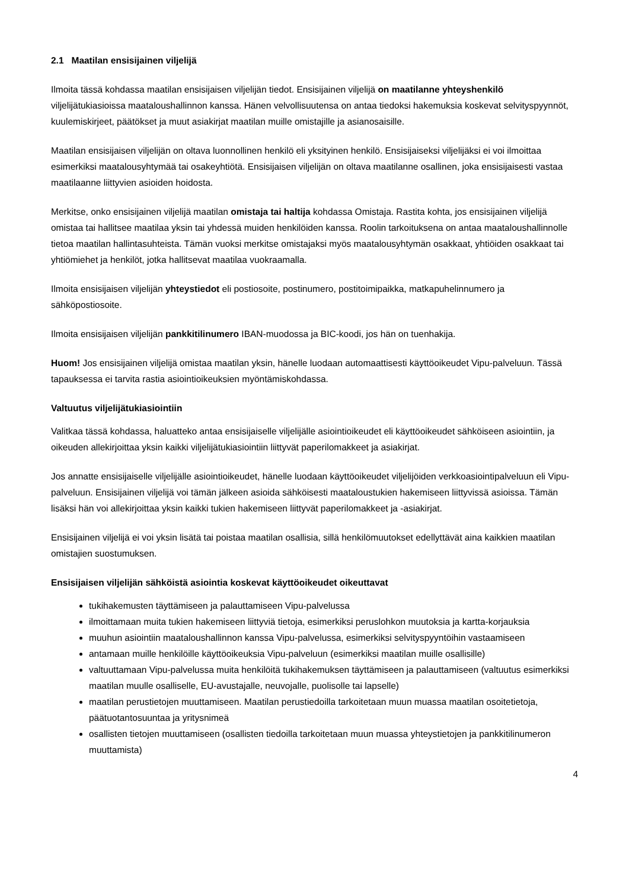2.1 Maatilan ensisijainen viljelijä
Ilmoita tässä kohdassa maatilan ensisijaisen viljelijän tiedot. Ensisijainen viljelijä on maatilanne yhteyshenkilö viljelijätukiasioissa maataloushallinnon kanssa. Hänen velvollisuutensa on antaa tiedoksi hakemuksia koskevat selvityspyynnöt, kuulemiskirjeet, päätökset ja muut asiakirjat maatilan muille omistajille ja asianosaisille.
Maatilan ensisijaisen viljelijän on oltava luonnollinen henkilö eli yksityinen henkilö. Ensisijaiseksi viljelijäksi ei voi ilmoittaa esimerkiksi maatalousyhtymää tai osakeyhtiötä. Ensisijaisen viljelijän on oltava maatilanne osallinen, joka ensisijaisesti vastaa maatilaanne liittyvien asioiden hoidosta.
Merkitse, onko ensisijainen viljelijä maatilan omistaja tai haltija kohdassa Omistaja. Rastita kohta, jos ensisijainen viljelijä omistaa tai hallitsee maatilaa yksin tai yhdessä muiden henkilöiden kanssa. Roolin tarkoituksena on antaa maataloushallinnolle tietoa maatilan hallintasuhteista. Tämän vuoksi merkitse omistajaksi myös maatalousyhtymän osakkaat, yhtiöiden osakkaat tai yhtiömiehet ja henkilöt, jotka hallitsevat maatilaa vuokraamalla.
Ilmoita ensisijaisen viljelijän yhteystiedot eli postiosoite, postinumero, postitoimipaikka, matkapuhelinnumero ja sähköpostiosoite.
Ilmoita ensisijaisen viljelijän pankkitilinumero IBAN-muodossa ja BIC-koodi, jos hän on tuenhakija.
Huom! Jos ensisijainen viljelijä omistaa maatilan yksin, hänelle luodaan automaattisesti käyttöoikeudet Vipu-palveluun. Tässä tapauksessa ei tarvita rastia asiointioikeuksien myöntämiskohdassa.
Valtuutus viljelijätukiasiointiin
Valitkaa tässä kohdassa, haluatteko antaa ensisijaiselle viljelijälle asiointioikeudet eli käyttöoikeudet sähköiseen asiointiin, ja oikeuden allekirjoittaa yksin kaikki viljelijätukiasiointiin liittyvät paperilomakkeet ja asiakirjat.
Jos annatte ensisijaiselle viljelijälle asiointioikeudet, hänelle luodaan käyttöoikeudet viljelijöiden verkkoasiointipalveluun eli Vipu-palveluun. Ensisijainen viljelijä voi tämän jälkeen asioida sähköisesti maataloustukien hakemiseen liittyvissä asioissa. Tämän lisäksi hän voi allekirjoittaa yksin kaikki tukien hakemiseen liittyvät paperilomakkeet ja -asiakirjat.
Ensisijainen viljelijä ei voi yksin lisätä tai poistaa maatilan osallisia, sillä henkilömuutokset edellyttävät aina kaikkien maatilan omistajien suostumuksen.
Ensisijaisen viljelijän sähköistä asiointia koskevat käyttöoikeudet oikeuttavat
tukihakemusten täyttämiseen ja palauttamiseen Vipu-palvelussa
ilmoittamaan muita tukien hakemiseen liittyviä tietoja, esimerkiksi peruslohkon muutoksia ja kartta-korjauksia
muuhun asiointiin maataloushallinnon kanssa Vipu-palvelussa, esimerkiksi selvityspyyntöihin vastaamiseen
antamaan muille henkilöille käyttöoikeuksia Vipu-palveluun (esimerkiksi maatilan muille osallisille)
valtuuttamaan Vipu-palvelussa muita henkilöitä tukihakemuksen täyttämiseen ja palauttamiseen (valtuutus esimerkiksi maatilan muulle osalliselle, EU-avustajalle, neuvojalle, puolisolle tai lapselle)
maatilan perustietojen muuttamiseen. Maatilan perustiedoilla tarkoitetaan muun muassa maatilan osoitetietoja, päätuotantosuuntaa ja yritysnimeä
osallisten tietojen muuttamiseen (osallisten tiedoilla tarkoitetaan muun muassa yhteystietojen ja pankkitilinumeron muuttamista)
4